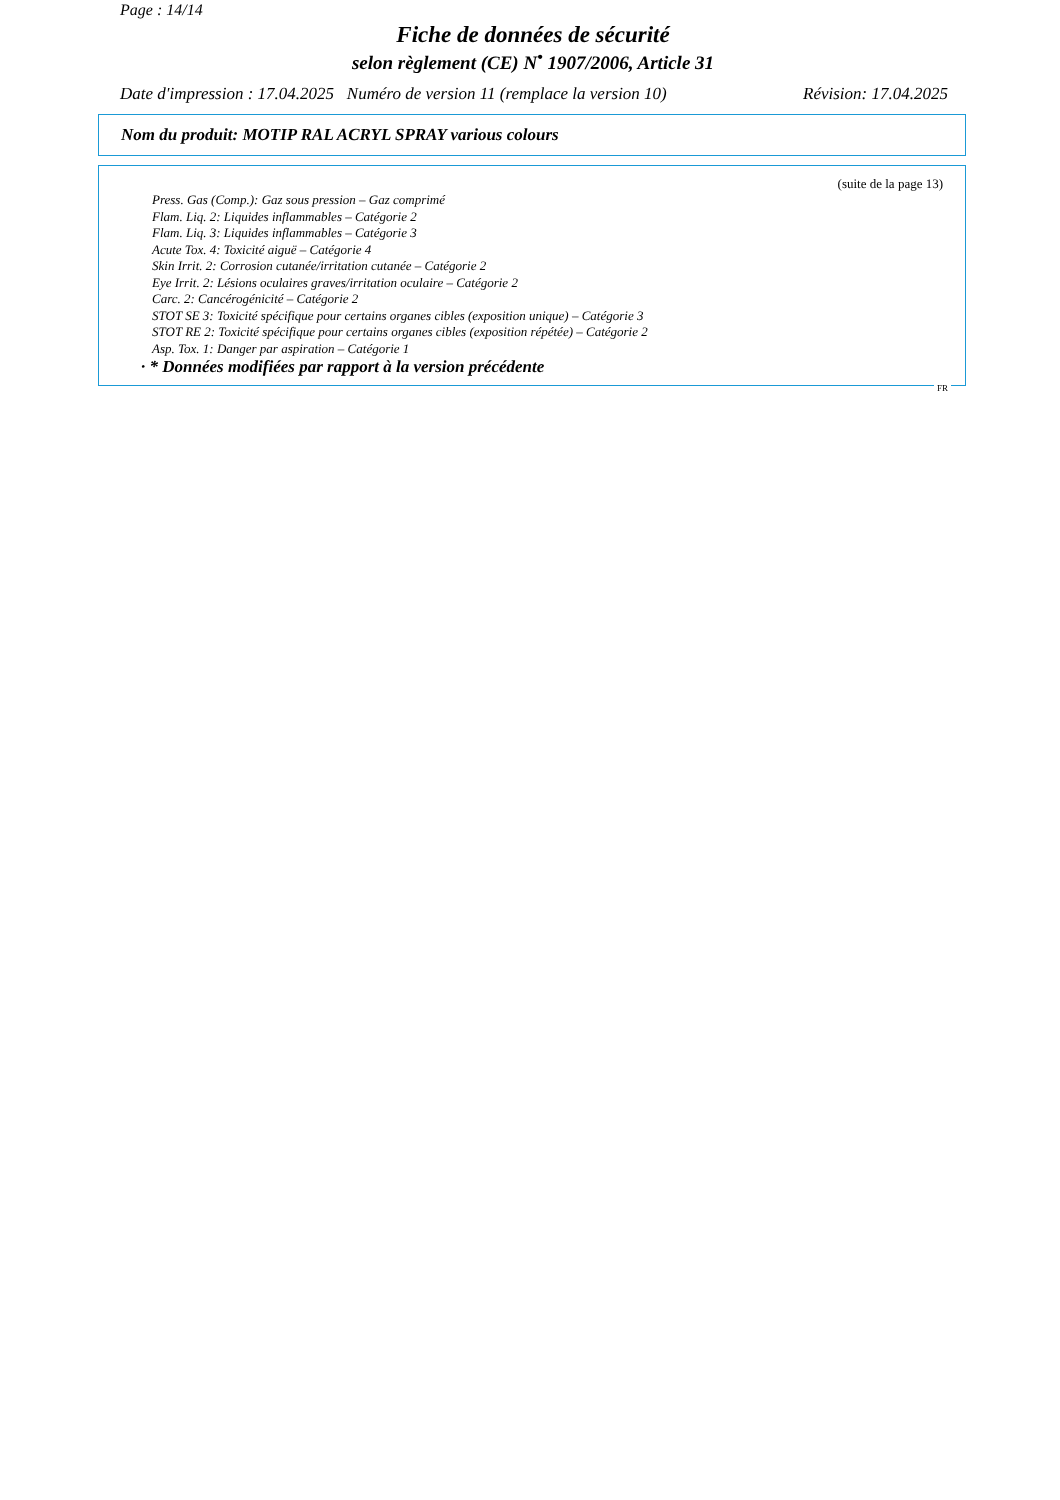Page : 14/14
Fiche de données de sécurité
selon règlement (CE) N<sup>•</sup> 1907/2006, Article 31
Date d'impression : 17.04.2025 Numéro de version 11 (remplace la version 10) Révision: 17.04.2025
Nom du produit: MOTIP RAL ACRYL SPRAY various colours
(suite de la page 13)
Press. Gas (Comp.): Gaz sous pression – Gaz comprimé
Flam. Liq. 2: Liquides inflammables – Catégorie 2
Flam. Liq. 3: Liquides inflammables – Catégorie 3
Acute Tox. 4: Toxicité aiguë – Catégorie 4
Skin Irrit. 2: Corrosion cutanée/irritation cutanée – Catégorie 2
Eye Irrit. 2: Lésions oculaires graves/irritation oculaire – Catégorie 2
Carc. 2: Cancérogénicité – Catégorie 2
STOT SE 3: Toxicité spécifique pour certains organes cibles (exposition unique) – Catégorie 3
STOT RE 2: Toxicité spécifique pour certains organes cibles (exposition répétée) – Catégorie 2
Asp. Tox. 1: Danger par aspiration – Catégorie 1
· * Données modifiées par rapport à la version précédente
FR